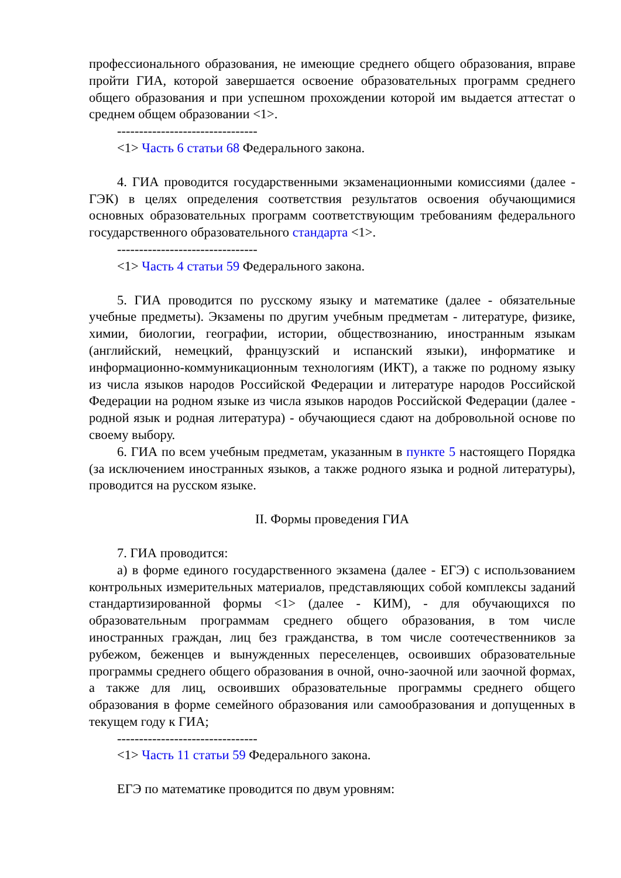профессионального образования, не имеющие среднего общего образования, вправе пройти ГИА, которой завершается освоение образовательных программ среднего общего образования и при успешном прохождении которой им выдается аттестат о среднем общем образовании <1>.
--------------------------------
<1> Часть 6 статьи 68 Федерального закона.
4. ГИА проводится государственными экзаменационными комиссиями (далее - ГЭК) в целях определения соответствия результатов освоения обучающимися основных образовательных программ соответствующим требованиям федерального государственного образовательного стандарта <1>.
--------------------------------
<1> Часть 4 статьи 59 Федерального закона.
5. ГИА проводится по русскому языку и математике (далее - обязательные учебные предметы). Экзамены по другим учебным предметам - литературе, физике, химии, биологии, географии, истории, обществознанию, иностранным языкам (английский, немецкий, французский и испанский языки), информатике и информационно-коммуникационным технологиям (ИКТ), а также по родному языку из числа языков народов Российской Федерации и литературе народов Российской Федерации на родном языке из числа языков народов Российской Федерации (далее - родной язык и родная литература) - обучающиеся сдают на добровольной основе по своему выбору.
6. ГИА по всем учебным предметам, указанным в пункте 5 настоящего Порядка (за исключением иностранных языков, а также родного языка и родной литературы), проводится на русском языке.
II. Формы проведения ГИА
7. ГИА проводится:
а) в форме единого государственного экзамена (далее - ЕГЭ) с использованием контрольных измерительных материалов, представляющих собой комплексы заданий стандартизированной формы <1> (далее - КИМ), - для обучающихся по образовательным программам среднего общего образования, в том числе иностранных граждан, лиц без гражданства, в том числе соотечественников за рубежом, беженцев и вынужденных переселенцев, освоивших образовательные программы среднего общего образования в очной, очно-заочной или заочной формах, а также для лиц, освоивших образовательные программы среднего общего образования в форме семейного образования или самообразования и допущенных в текущем году к ГИА;
--------------------------------
<1> Часть 11 статьи 59 Федерального закона.
ЕГЭ по математике проводится по двум уровням: